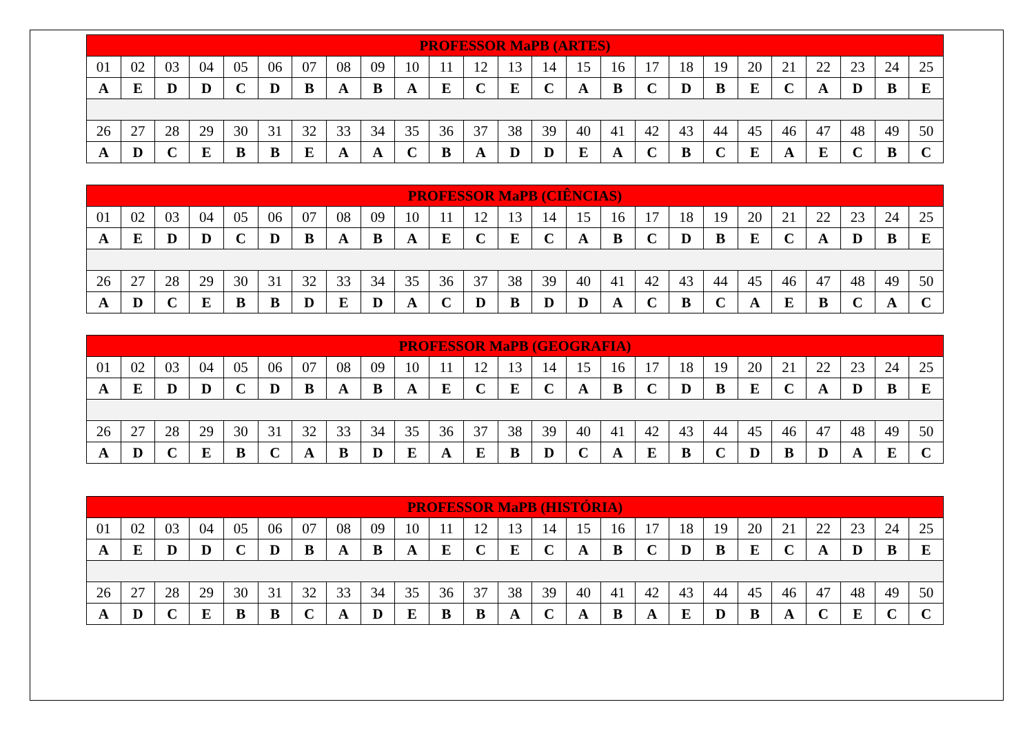| PROFESSOR MaPB (ARTES) | | | | | | | | | | | | | | | | | | | | | | | | |
| --- | --- | --- | --- | --- | --- | --- | --- | --- | --- | --- | --- | --- | --- | --- | --- | --- | --- | --- | --- | --- | --- | --- | --- | --- |
| 01 | 02 | 03 | 04 | 05 | 06 | 07 | 08 | 09 | 10 | 11 | 12 | 13 | 14 | 15 | 16 | 17 | 18 | 19 | 20 | 21 | 22 | 23 | 24 | 25 |
| A | E | D | D | C | D | B | A | B | A | E | C | E | C | A | B | C | D | B | E | C | A | D | B | E |
| 26 | 27 | 28 | 29 | 30 | 31 | 32 | 33 | 34 | 35 | 36 | 37 | 38 | 39 | 40 | 41 | 42 | 43 | 44 | 45 | 46 | 47 | 48 | 49 | 50 |
| A | D | C | E | B | B | E | A | A | C | B | A | D | D | E | A | C | B | C | E | A | E | C | B | C |
| PROFESSOR MaPB (CIÊNCIAS) | | | | | | | | | | | | | | | | | | | | | | | | |
| --- | --- | --- | --- | --- | --- | --- | --- | --- | --- | --- | --- | --- | --- | --- | --- | --- | --- | --- | --- | --- | --- | --- | --- | --- |
| 01 | 02 | 03 | 04 | 05 | 06 | 07 | 08 | 09 | 10 | 11 | 12 | 13 | 14 | 15 | 16 | 17 | 18 | 19 | 20 | 21 | 22 | 23 | 24 | 25 |
| A | E | D | D | C | D | B | A | B | A | E | C | E | C | A | B | C | D | B | E | C | A | D | B | E |
| 26 | 27 | 28 | 29 | 30 | 31 | 32 | 33 | 34 | 35 | 36 | 37 | 38 | 39 | 40 | 41 | 42 | 43 | 44 | 45 | 46 | 47 | 48 | 49 | 50 |
| A | D | C | E | B | B | D | E | D | A | C | D | B | D | D | A | C | B | C | A | E | B | C | A | C |
| PROFESSOR MaPB (GEOGRAFIA) | | | | | | | | | | | | | | | | | | | | | | | | |
| --- | --- | --- | --- | --- | --- | --- | --- | --- | --- | --- | --- | --- | --- | --- | --- | --- | --- | --- | --- | --- | --- | --- | --- | --- |
| 01 | 02 | 03 | 04 | 05 | 06 | 07 | 08 | 09 | 10 | 11 | 12 | 13 | 14 | 15 | 16 | 17 | 18 | 19 | 20 | 21 | 22 | 23 | 24 | 25 |
| A | E | D | D | C | D | B | A | B | A | E | C | E | C | A | B | C | D | B | E | C | A | D | B | E |
| 26 | 27 | 28 | 29 | 30 | 31 | 32 | 33 | 34 | 35 | 36 | 37 | 38 | 39 | 40 | 41 | 42 | 43 | 44 | 45 | 46 | 47 | 48 | 49 | 50 |
| A | D | C | E | B | C | A | B | D | E | A | E | B | D | C | A | E | B | C | D | B | D | A | E | C |
| PROFESSOR MaPB (HISTÓRIA) | | | | | | | | | | | | | | | | | | | | | | | | |
| --- | --- | --- | --- | --- | --- | --- | --- | --- | --- | --- | --- | --- | --- | --- | --- | --- | --- | --- | --- | --- | --- | --- | --- | --- |
| 01 | 02 | 03 | 04 | 05 | 06 | 07 | 08 | 09 | 10 | 11 | 12 | 13 | 14 | 15 | 16 | 17 | 18 | 19 | 20 | 21 | 22 | 23 | 24 | 25 |
| A | E | D | D | C | D | B | A | B | A | E | C | E | C | A | B | C | D | B | E | C | A | D | B | E |
| 26 | 27 | 28 | 29 | 30 | 31 | 32 | 33 | 34 | 35 | 36 | 37 | 38 | 39 | 40 | 41 | 42 | 43 | 44 | 45 | 46 | 47 | 48 | 49 | 50 |
| A | D | C | E | B | B | C | A | D | E | B | B | A | C | A | B | A | E | D | B | A | C | E | C | C |